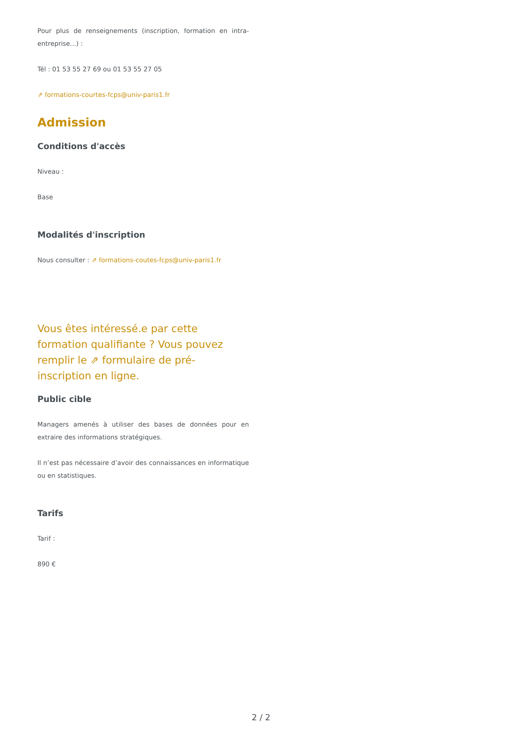Pour plus de renseignements (inscription, formation en intra-entreprise...) :
Tél : 01 53 55 27 69 ou 01 53 55 27 05
⇗ formations-courtes-fcps@univ-paris1.fr
Admission
Conditions d'accès
Niveau :
Base
Modalités d'inscription
Nous consulter : ⇗ formations-coutes-fcps@univ-paris1.fr
Vous êtes intéressé.e par cette formation qualifiante ? Vous pouvez remplir le ⇗ formulaire de pré-inscription en ligne.
Public cible
Managers amenés à utiliser des bases de données pour en extraire des informations stratégiques.
Il n’est pas nécessaire d’avoir des connaissances en informatique ou en statistiques.
Tarifs
Tarif :
890 €
2 / 2